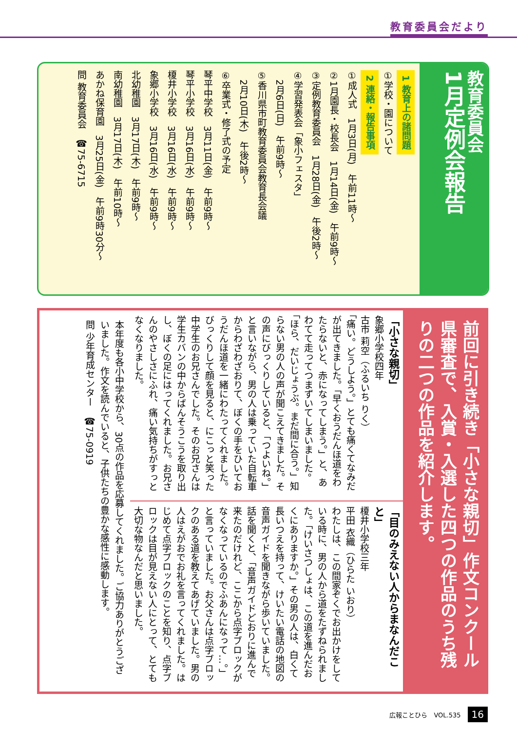教育委員会だより
教育委員会
1月定例会報告
1 教育上の諸問題
①学校・園について
2 連絡・報告事項
①成人式　1月3日(月)　午前11時～
②1月園長・校長会　1月14日(金)　午前9時～
③定例教育委員会　1月28日(金)　午後2時～
④学習発表会「象小フェスタ」
　2月6日(日)　午前9時～
⑤香川県市町教育委員会教育長会議
　2月10日(木)　午後2時～
⑥卒業式・修了式の予定
琴平中学校　3月11日(金)　午前9時～
琴平小学校　3月16日(水)　午前9時～
榎井小学校　3月16日(水)　午前9時～
象郷小学校　3月16日(水)　午前9時～
北幼稚園　3月17日(木)　午前9時～
南幼稚園　3月17日(木)　午前10時～
あかね保育園　3月25日(金)　午前9時30分～
問 教育委員会　☎75-6715
前回に引き続き「小さな親切」作文コンクール県審査で、入賞・入選した四つの作品のうち残りの二つの作品を紹介します。
「小さな親切」
象郷小学校四年
古市 莉空（ふるいち りく）
「痛い。どうしよう。」とても痛くてなみだが出てきました。「早くおうだんほ道をわたらないと、赤になってしまう。」と、あわてて走ってつまずいてしまいました。「ほら、だいじょうぶ。まだ間に合う。」知らない男の人の声が聞こえてきました。その声にびっくりしていると、「つよいね。」と言いながら、男の人は乗っていた自転車からわざわざおりて、ぼくの手をひいておうだんほ道を一緒にわたってくれました。びっくりして顔を見ると、にこっと笑った中学生のお兄さんでした。そのお兄さんは学生カバンの中からばんそうこうを取り出し、ぼくの足にはってくれました。お兄さんのやさしさにふれ、痛い気持ちがすっとなくなりました。
「目のみえない人からまなんだこと」
榎井小学校三年
平田 衣織（ひらた いおり）
わたしは、この間家ぞくでお出かけをしている時に、男の人から道をたずねられました。「けいさつしょは、この道を進んだおくにありますか。」その男の人は、白くて長いつえを持って、けいたい電話の地図の音声ガイドを聞きながら歩いていました。話を聞くと、「音声ガイドどおりに進んで来たのだけれど、ここから点字ブロックがなくなっているのでふあんになって…。」と言っていました。お父さんは点字ブロックのある道を教えてあげていました。男の人はえがおでお礼を言ってくれました。はじめて点字ブロックのことを知り、点字ブロックは目が見えない人にとって、とても大切な物なんだと思いました。
本年度も各小中学校から、30点の作品を応募してくれました。ご協力ありがとうございました。作文を読んでいると、子供たちの豊かな感性に感動します。
問 少年育成センター　☎75-0919
広報ことひら　VOL.535 16